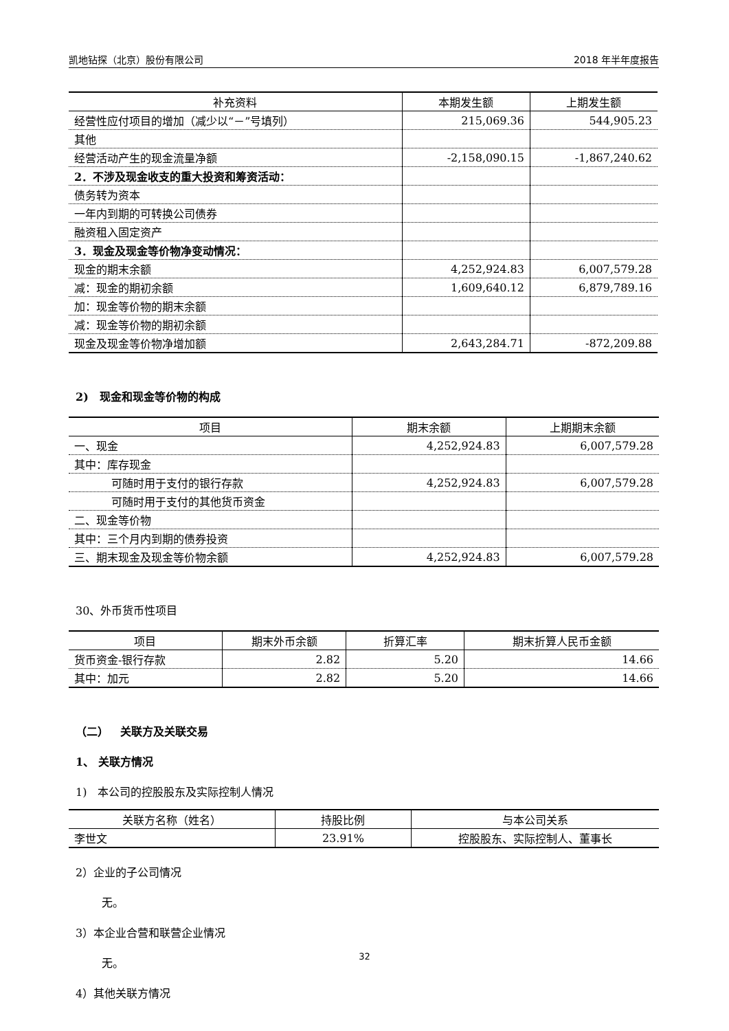凯地钻探（北京）股份有限公司 2018 年半年度报告
| 补充资料 | 本期发生额 | 上期发生额 |
| --- | --- | --- |
| 经营性应付项目的增加（减少以“－”号填列） | 215,069.36 | 544,905.23 |
| 其他 | | |
| 经营活动产生的现金流量净额 | -2,158,090.15 | -1,867,240.62 |
| 2．不涉及现金收支的重大投资和筹资活动： | | |
| 债务转为资本 | | |
| 一年内到期的可转换公司债券 | | |
| 融资租入固定资产 | | |
| 3．现金及现金等价物净变动情况： | | |
| 现金的期末余额 | 4,252,924.83 | 6,007,579.28 |
| 减：现金的期初余额 | 1,609,640.12 | 6,879,789.16 |
| 加：现金等价物的期末余额 | | |
| 减：现金等价物的期初余额 | | |
| 现金及现金等价物净增加额 | 2,643,284.71 | -872,209.88 |
2) 现金和现金等价物的构成
| 项目 | 期末余额 | 上期期末余额 |
| --- | --- | --- |
| 一、现金 | 4,252,924.83 | 6,007,579.28 |
| 其中：库存现金 | | |
| 可随时用于支付的银行存款 | 4,252,924.83 | 6,007,579.28 |
| 可随时用于支付的其他货币资金 | | |
| 二、现金等价物 | | |
| 其中：三个月内到期的债券投资 | | |
| 三、期末现金及现金等价物余额 | 4,252,924.83 | 6,007,579.28 |
30、外币货币性项目
| 项目 | 期末外币余额 | 折算汇率 | 期末折算人民币金额 |
| --- | --- | --- | --- |
| 货币资金-银行存款 | 2.82 | 5.20 | 14.66 |
| 其中：加元 | 2.82 | 5.20 | 14.66 |
（二） 关联方及关联交易
1、 关联方情况
1) 本公司的控股股东及实际控制人情况
| 关联方名称（姓名） | 持股比例 | 与本公司关系 |
| --- | --- | --- |
| 李世文 | 23.91% | 控股股东、实际控制人、董事长 |
2）企业的子公司情况
无。
3）本企业合营和联营企业情况
无。
4）其他关联方情况
32